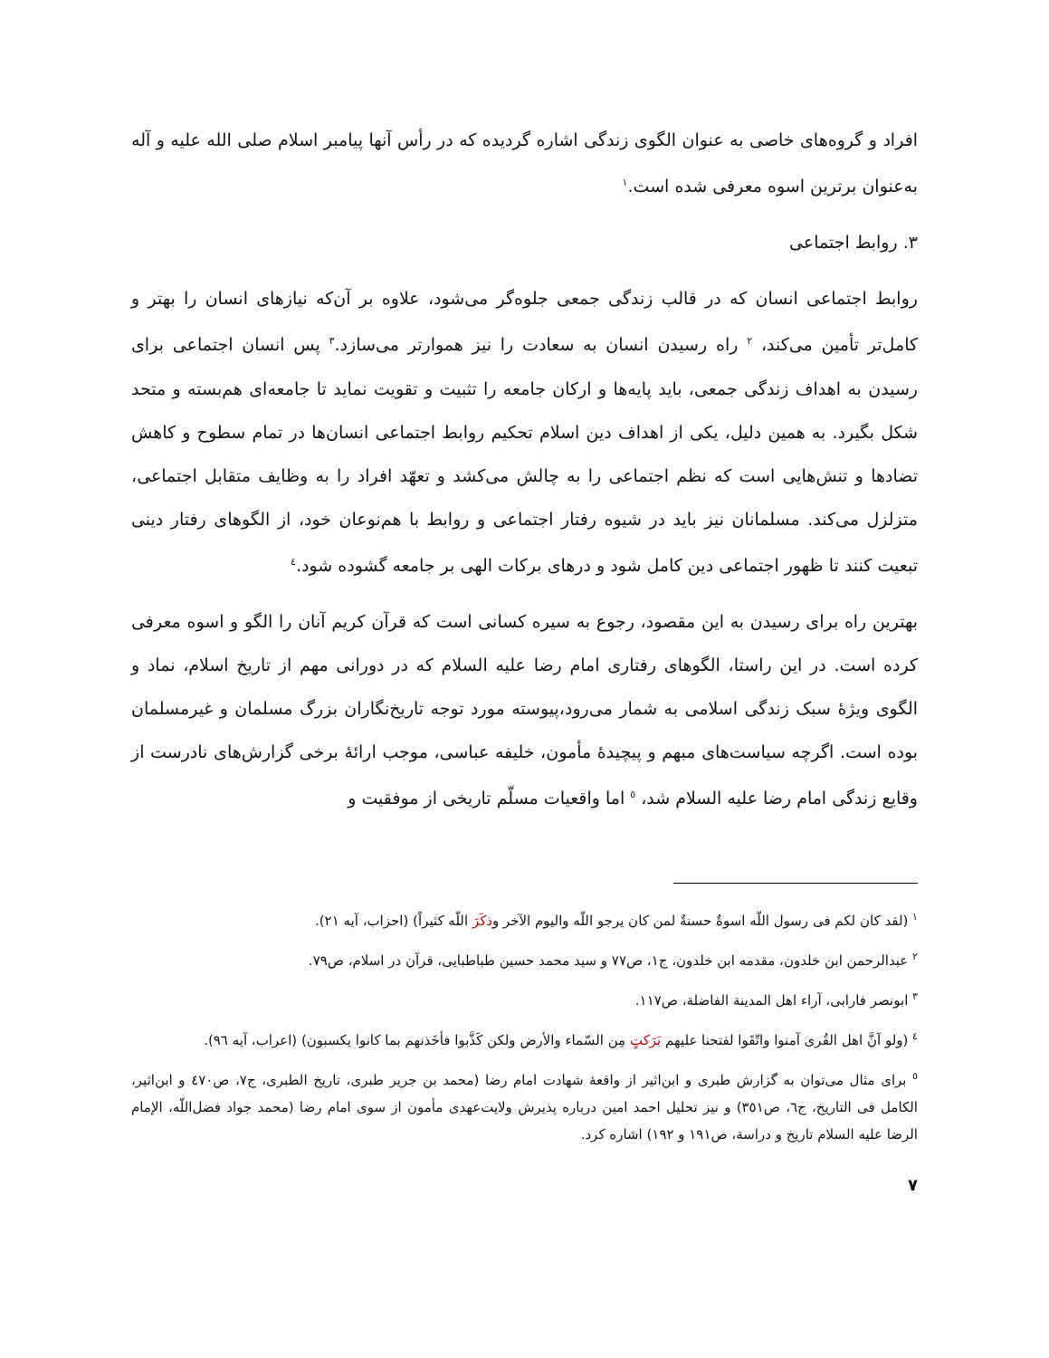افراد و گروه‌های خاصی به عنوان الگوی زندگی اشاره گردیده که در رأس آنها پیامبر اسلام صلی الله علیه و آله به‌عنوان برترین اسوه معرفی شده است.<sup>١</sup>
٣. روابط اجتماعی
روابط اجتماعی انسان که در قالب زندگی جمعی جلوه‌گر می‌شود، علاوه بر آن‌که نیازهای انسان را بهتر و کامل‌تر تأمین می‌کند، <sup>٢</sup> راه رسیدن انسان به سعادت را نیز هموارتر می‌سازد.<sup>٣</sup> پس انسان اجتماعی برای رسیدن به اهداف زندگی جمعی، باید پایه‌ها و ارکان جامعه را تثبیت و تقویت نماید تا جامعه‌ای هم‌بسته و متحد شکل بگیرد. به همین دلیل، یکی از اهداف دین اسلام تحکیم روابط اجتماعی انسان‌ها در تمام سطوح و کاهش تضادها و تنش‌هایی است که نظم اجتماعی را به چالش می‌کشد و تعهّد افراد را به وظایف متقابل اجتماعی، متزلزل می‌کند. مسلمانان نیز باید در شیوه رفتار اجتماعی و روابط با هم‌نوعان خود، از الگوهای رفتار دینی تبعیت کنند تا ظهور اجتماعی دین کامل شود و درهای برکات الهی بر جامعه گشوده شود.<sup>٤</sup>
بهترین راه برای رسیدن به این مقصود، رجوع به سیره کسانی است که قرآن کریم آنان را الگو و اسوه معرفی کرده است. در این راستا، الگوهای رفتاری امام رضا علیه السلام که در دورانی مهم از تاریخ اسلام، نماد و الگوی ویژهٔ سبک زندگی اسلامی به شمار می‌رود،پیوسته مورد توجه تاریخ‌نگاران بزرگ مسلمان و غیرمسلمان بوده است. اگرچه سیاست‌های مبهم و پیچیدهٔ مأمون، خلیفه عباسی، موجب ارائهٔ برخی گزارش‌های نادرست از وقایع زندگی امام رضا علیه السلام شد، <sup>٥</sup> اما واقعیات مسلّم تاریخی از موفقیت و
<sup>١</sup> (لقد کان لکم فی رسول اللّه اسوةٌ حسنةٌ لمن کان یرجو اللّه والیوم الآخر وذکَرَ اللّه کثیراً) (احزاب، آیه ٢١).
<sup>٢</sup> عبدالرحمن ابن خلدون، مقدمه ابن خلدون، ج١، ص٧٧ و سید محمد حسین طباطبایی، قرآن در اسلام، ص٧٩.
<sup>٣</sup> ابونصر فارابی، آراء اهل المدینة الفاضلة، ص١١٧.
<sup>٤</sup> (ولو اَنَّ اهل القُری آمنوا واتّقَوا لفتحنا علیهم بَرَکتٍ مِن السّماء والأرض ولکن کَذَّبوا فأخَذنهم بما کانوا یکسبون) (اعراب، آیه ٩٦).
<sup>٥</sup> برای مثال می‌توان به گزارش طبری و ابن‌اثیر از واقعهٔ شهادت امام رضا (محمد بن جریر طبری، تاریخ الطبری، ج٧، ص٤٧٠ و ابن‌اثیر، الکامل فی التاریخ، ج٦، ص٣٥١) و نیز تحلیل احمد امین درباره پذیرش ولایت‌عهدی مأمون از سوی امام رضا (محمد جواد فضل‌اللّه، الإمام الرضا علیه السلام تاریخ و دراسة، ص١٩١ و ١٩٢) اشاره کرد.
٧